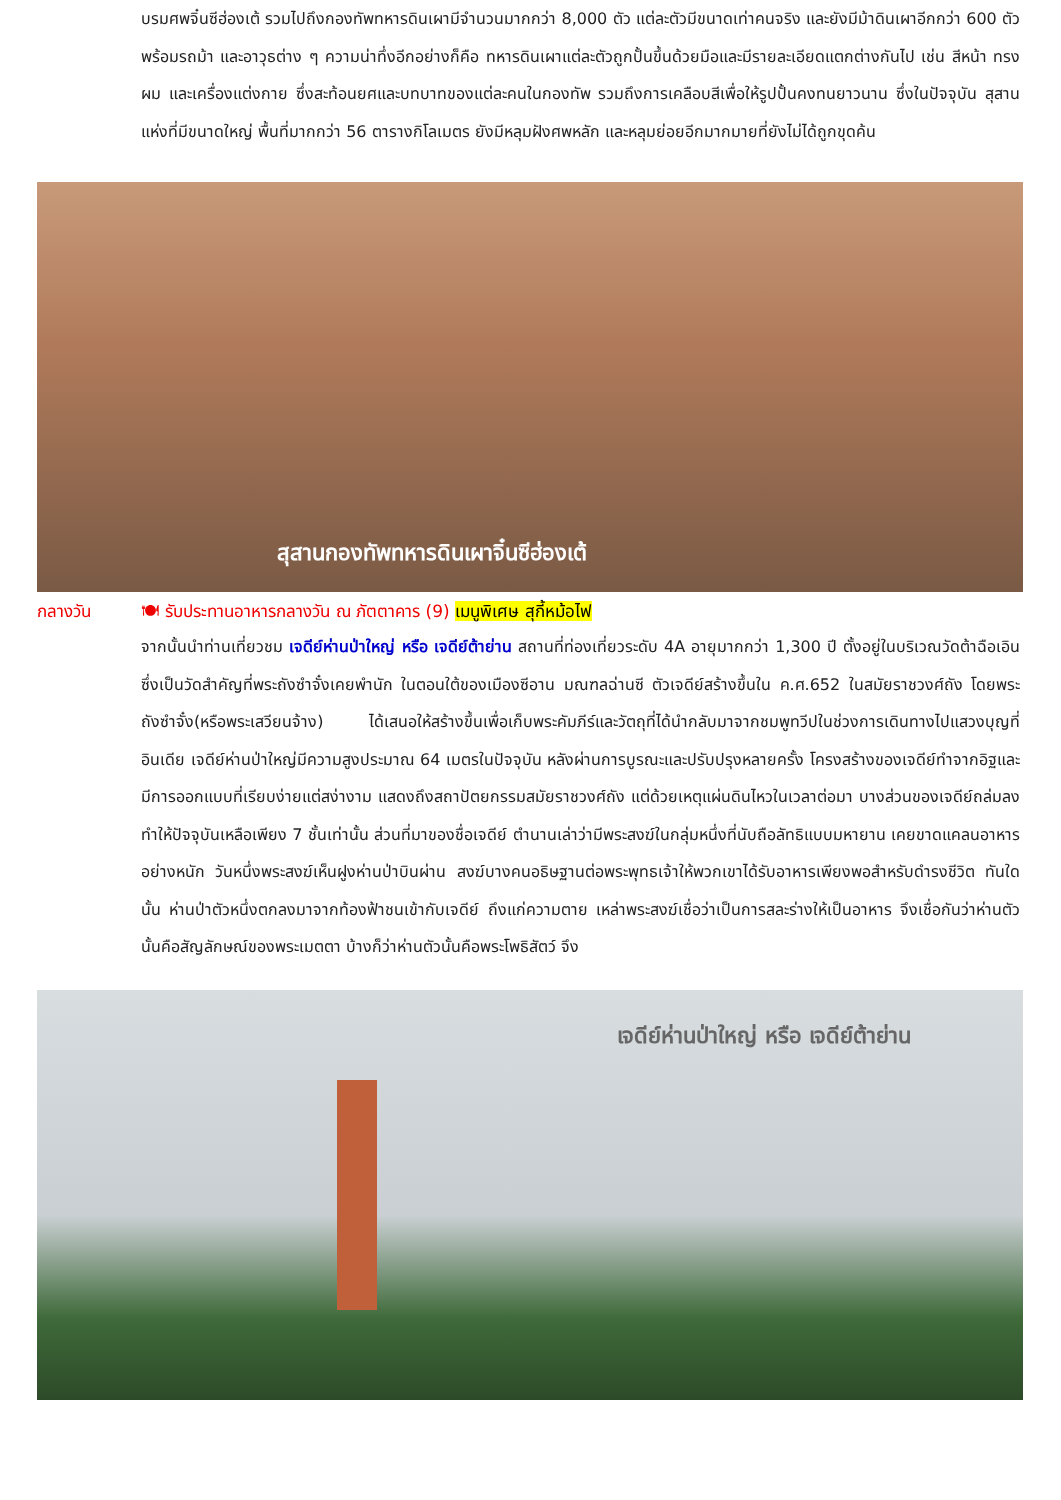บรมศพจิ๋นซีฮ่องเต้ รวมไปถึงกองทัพทหารดินเผามีจำนวนมากกว่า 8,000 ตัว แต่ละตัวมีขนาดเท่าคนจริง และยังมีม้าดินเผาอีกกว่า 600 ตัว พร้อมรถม้า และอาวุธต่าง ๆ ความน่าทึ่งอีกอย่างก็คือ ทหารดินเผาแต่ละตัวถูกปั้นขึ้นด้วยมือและมีรายละเอียดแตกต่างกันไป เช่น สีหน้า ทรงผม และเครื่องแต่งกาย ซึ่งสะท้อนยศและบทบาทของแต่ละคนในกองทัพ รวมถึงการเคลือบสีเพื่อให้รูปปั้นคงทนยาวนาน ซึ่งในปัจจุบัน สุสานแห่งที่มีขนาดใหญ่ พื้นที่มากกว่า 56 ตารางกิโลเมตร ยังมีหลุมฝังศพหลัก และหลุมย่อยอีกมากมายที่ยังไม่ได้ถูกขุดค้น
สุสานกองทัพทหารดินเผาจิ๋นซีฮ่องเต้
กลางวัน 🍽 รับประทานอาหารกลางวัน ณ ภัตตาคาร (9) เมนูพิเศษ สุกี้หม้อไฟ
จากนั้นนำท่านเที่ยวชม เจดีย์ห่านป่าใหญ่ หรือ เจดีย์ต้าย่าน สถานที่ท่องเที่ยวระดับ 4A อายุมากกว่า 1,300 ปี ตั้งอยู่ในบริเวณวัดต้าฉือเอิน ซึ่งเป็นวัดสำคัญที่พระถังซำจั๋งเคยพำนัก ในตอนใต้ของเมืองซีอาน มณฑลฉ่านซี ตัวเจดีย์สร้างขึ้นใน ค.ศ.652 ในสมัยราชวงศ์ถัง โดยพระถังซำจั๋ง(หรือพระเสวียนจ้าง) ได้เสนอให้สร้างขึ้นเพื่อเก็บพระคัมภีร์และวัตถุที่ได้นำกลับมาจากชมพูทวีปในช่วงการเดินทางไปแสวงบุญที่อินเดีย เจดีย์ห่านป่าใหญ่มีความสูงประมาณ 64 เมตรในปัจจุบัน หลังผ่านการบูรณะและปรับปรุงหลายครั้ง โครงสร้างของเจดีย์ทำจากอิฐและมีการออกแบบที่เรียบง่ายแต่สง่างาม แสดงถึงสถาปัตยกรรมสมัยราชวงศ์ถัง แต่ด้วยเหตุแผ่นดินไหวในเวลาต่อมา บางส่วนของเจดีย์ถล่มลง ทำให้ปัจจุบันเหลือเพียง 7 ชั้นเท่านั้น ส่วนที่มาของชื่อเจดีย์ ตำนานเล่าว่ามีพระสงฆ์ในกลุ่มหนึ่งที่นับถือลัทธิแบบมหายาน เคยขาดแคลนอาหารอย่างหนัก วันหนึ่งพระสงฆ์เห็นฝูงห่านป่าบินผ่าน สงฆ์บางคนอธิษฐานต่อพระพุทธเจ้าให้พวกเขาได้รับอาหารเพียงพอสำหรับดำรงชีวิต ทันใดนั้น ห่านป่าตัวหนึ่งตกลงมาจากท้องฟ้าชนเข้ากับเจดีย์ ถึงแก่ความตาย เหล่าพระสงฆ์เชื่อว่าเป็นการสละร่างให้เป็นอาหาร จึงเชื่อกันว่าห่านตัวนั้นคือสัญลักษณ์ของพระเมตตา บ้างก็ว่าห่านตัวนั้นคือพระโพธิสัตว์ จึง
เจดีย์ห่านป่าใหญ่ หรือ เจดีย์ต้าย่าน